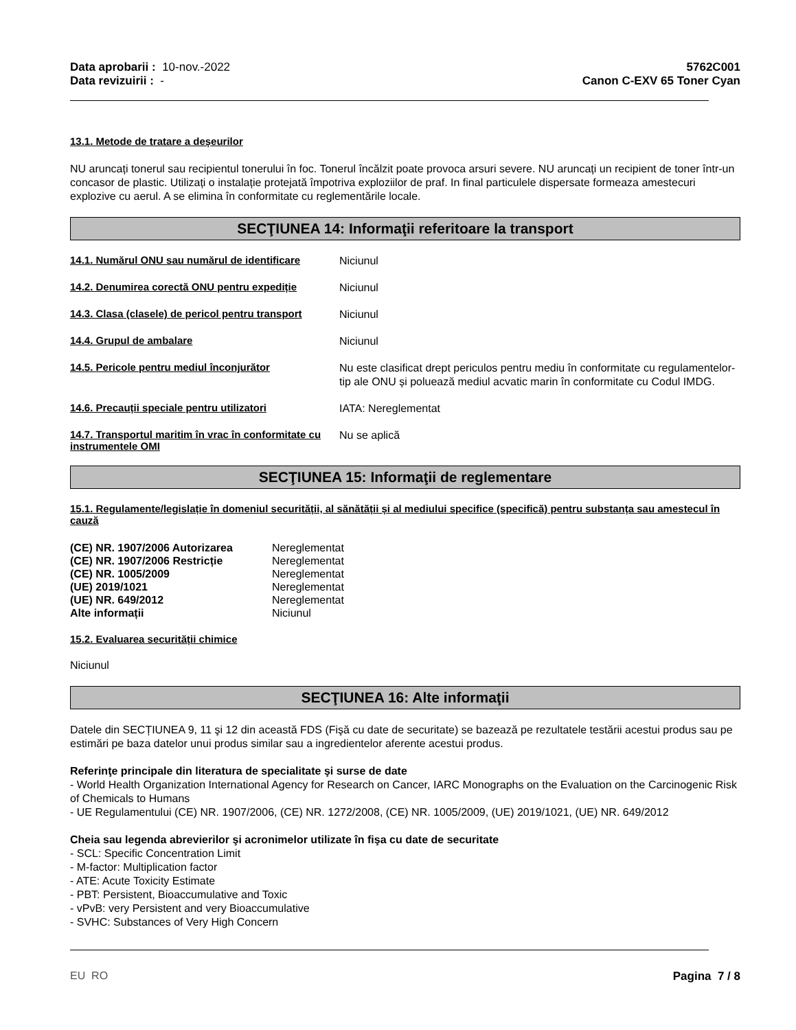Data aprobarii : 10-nov.-2022
Data revizuirii : -
5762C001
Canon C-EXV 65 Toner Cyan
13.1. Metode de tratare a deșeurilor
NU aruncați tonerul sau recipientul tonerului în foc. Tonerul încălzit poate provoca arsuri severe. NU aruncați un recipient de toner într-un concasor de plastic. Utilizați o instalație protejată împotriva exploziilor de praf. In final particulele dispersate formeaza amestecuri explozive cu aerul. A se elimina în conformitate cu reglementările locale.
SECŢIUNEA 14: Informaţii referitoare la transport
14.1. Numărul ONU sau numărul de identificare
Niciunul
14.2. Denumirea corectă ONU pentru expediție
Niciunul
14.3. Clasa (clasele) de pericol pentru transport
Niciunul
14.4. Grupul de ambalare
Niciunul
14.5. Pericole pentru mediul înconjurător
Nu este clasificat drept periculos pentru mediu în conformitate cu regulamentelor-tip ale ONU și poluează mediul acvatic marin în conformitate cu Codul IMDG.
14.6. Precauții speciale pentru utilizatori
IATA: Nereglementat
14.7. Transportul maritim în vrac în conformitate cu instrumentele OMI
Nu se aplică
SECŢIUNEA 15: Informaţii de reglementare
15.1. Regulamente/legislație în domeniul securității, al sănătății și al mediului specifice (specifică) pentru substanța sau amestecul în cauză
| (CE) NR. 1907/2006 Autorizarea | Nereglementat |
| (CE) NR. 1907/2006 Restricție | Nereglementat |
| (CE) NR. 1005/2009 | Nereglementat |
| (UE) 2019/1021 | Nereglementat |
| (UE) NR. 649/2012 | Nereglementat |
| Alte informații | Niciunul |
15.2. Evaluarea securității chimice
Niciunul
SECŢIUNEA 16: Alte informaţii
Datele din SECȚIUNEA 9, 11 şi 12 din această FDS (Fişă cu date de securitate) se bazează pe rezultatele testării acestui produs sau pe estimări pe baza datelor unui produs similar sau a ingredientelor aferente acestui produs.
Referinţe principale din literatura de specialitate şi surse de date
- World Health Organization International Agency for Research on Cancer, IARC Monographs on the Evaluation on the Carcinogenic Risk of Chemicals to Humans
- UE Regulamentului (CE) NR. 1907/2006, (CE) NR. 1272/2008, (CE) NR. 1005/2009, (UE) 2019/1021, (UE) NR. 649/2012
Cheia sau legenda abrevierilor şi acronimelor utilizate în fişa cu date de securitate
- SCL: Specific Concentration Limit
- M-factor: Multiplication factor
- ATE: Acute Toxicity Estimate
- PBT: Persistent, Bioaccumulative and Toxic
- vPvB: very Persistent and very Bioaccumulative
- SVHC: Substances of Very High Concern
EU RO Pagina 7 / 8